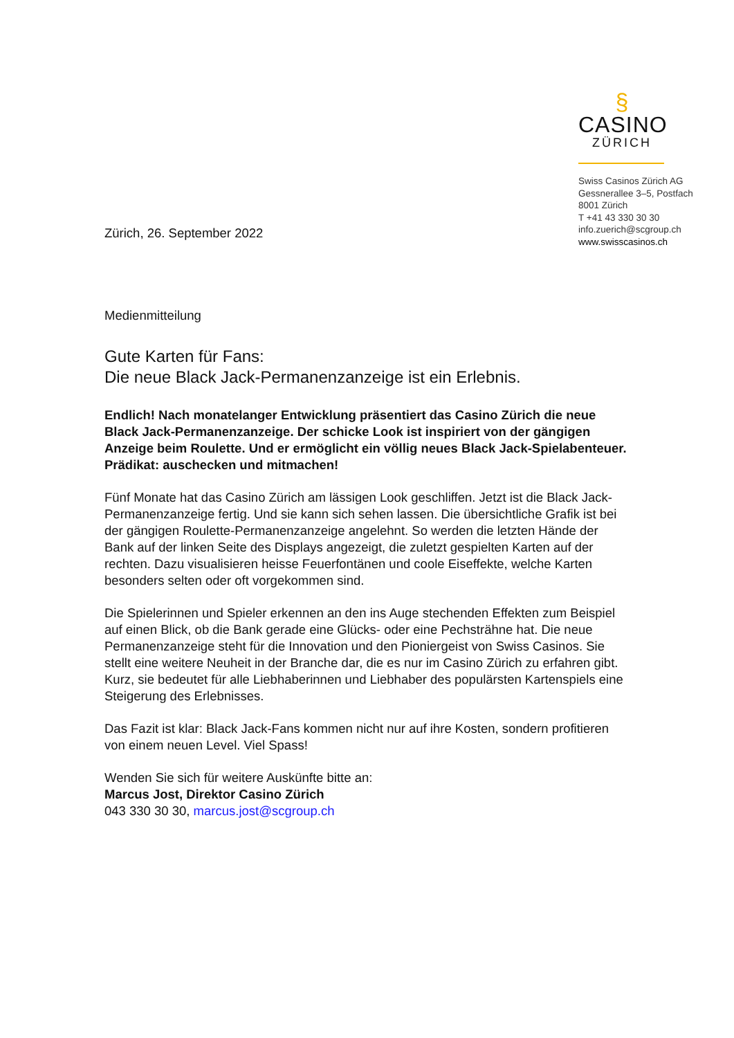§
CASINO
ZÜRICH
Swiss Casinos Zürich AG
Gessnerallee 3–5, Postfach
8001 Zürich
T +41 43 330 30 30
info.zuerich@scgroup.ch
www.swisscasinos.ch
Zürich, 26. September 2022
Medienmitteilung
Gute Karten für Fans:
Die neue Black Jack-Permanenzanzeige ist ein Erlebnis.
Endlich! Nach monatelanger Entwicklung präsentiert das Casino Zürich die neue Black Jack-Permanenzanzeige. Der schicke Look ist inspiriert von der gängigen Anzeige beim Roulette. Und er ermöglicht ein völlig neues Black Jack-Spielabenteuer. Prädikat: auschecken und mitmachen!
Fünf Monate hat das Casino Zürich am lässigen Look geschliffen. Jetzt ist die Black Jack-Permanenzanzeige fertig. Und sie kann sich sehen lassen. Die übersichtliche Grafik ist bei der gängigen Roulette-Permanenzanzeige angelehnt. So werden die letzten Hände der Bank auf der linken Seite des Displays angezeigt, die zuletzt gespielten Karten auf der rechten. Dazu visualisieren heisse Feuerfontänen und coole Eiseffekte, welche Karten besonders selten oder oft vorgekommen sind.
Die Spielerinnen und Spieler erkennen an den ins Auge stechenden Effekten zum Beispiel auf einen Blick, ob die Bank gerade eine Glücks- oder eine Pechsträhne hat. Die neue Permanenzanzeige steht für die Innovation und den Pioniergeist von Swiss Casinos. Sie stellt eine weitere Neuheit in der Branche dar, die es nur im Casino Zürich zu erfahren gibt. Kurz, sie bedeutet für alle Liebhaberinnen und Liebhaber des populärsten Kartenspiels eine Steigerung des Erlebnisses.
Das Fazit ist klar: Black Jack-Fans kommen nicht nur auf ihre Kosten, sondern profitieren von einem neuen Level. Viel Spass!
Wenden Sie sich für weitere Auskünfte bitte an:
Marcus Jost, Direktor Casino Zürich
043 330 30 30, marcus.jost@scgroup.ch